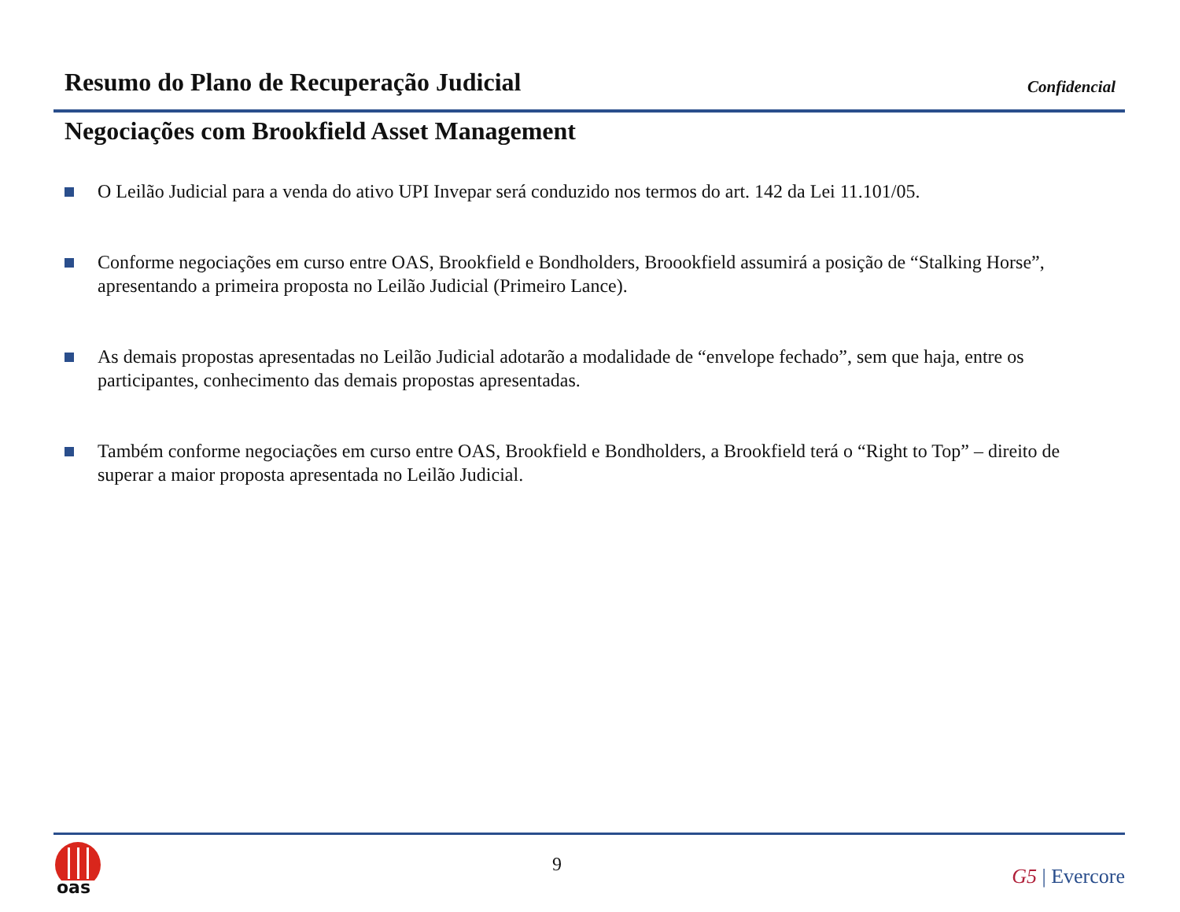Resumo do Plano de Recuperação Judicial
Confidencial
Negociações com Brookfield Asset Management
O Leilão Judicial para a venda do ativo UPI Invepar será conduzido nos termos do art. 142 da Lei 11.101/05.
Conforme negociações em curso entre OAS, Brookfield e Bondholders, Broookfield assumirá a posição de “Stalking Horse”, apresentando a primeira proposta no Leilão Judicial (Primeiro Lance).
As demais propostas apresentadas no Leilão Judicial adotarão a modalidade de “envelope fechado”, sem que haja, entre os participantes, conhecimento das demais propostas apresentadas.
Também conforme negociações em curso entre OAS, Brookfield e Bondholders, a Brookfield terá o “Right to Top” – direito de superar a maior proposta apresentada no Leilão Judicial.
oas
9
G5 | Evercore